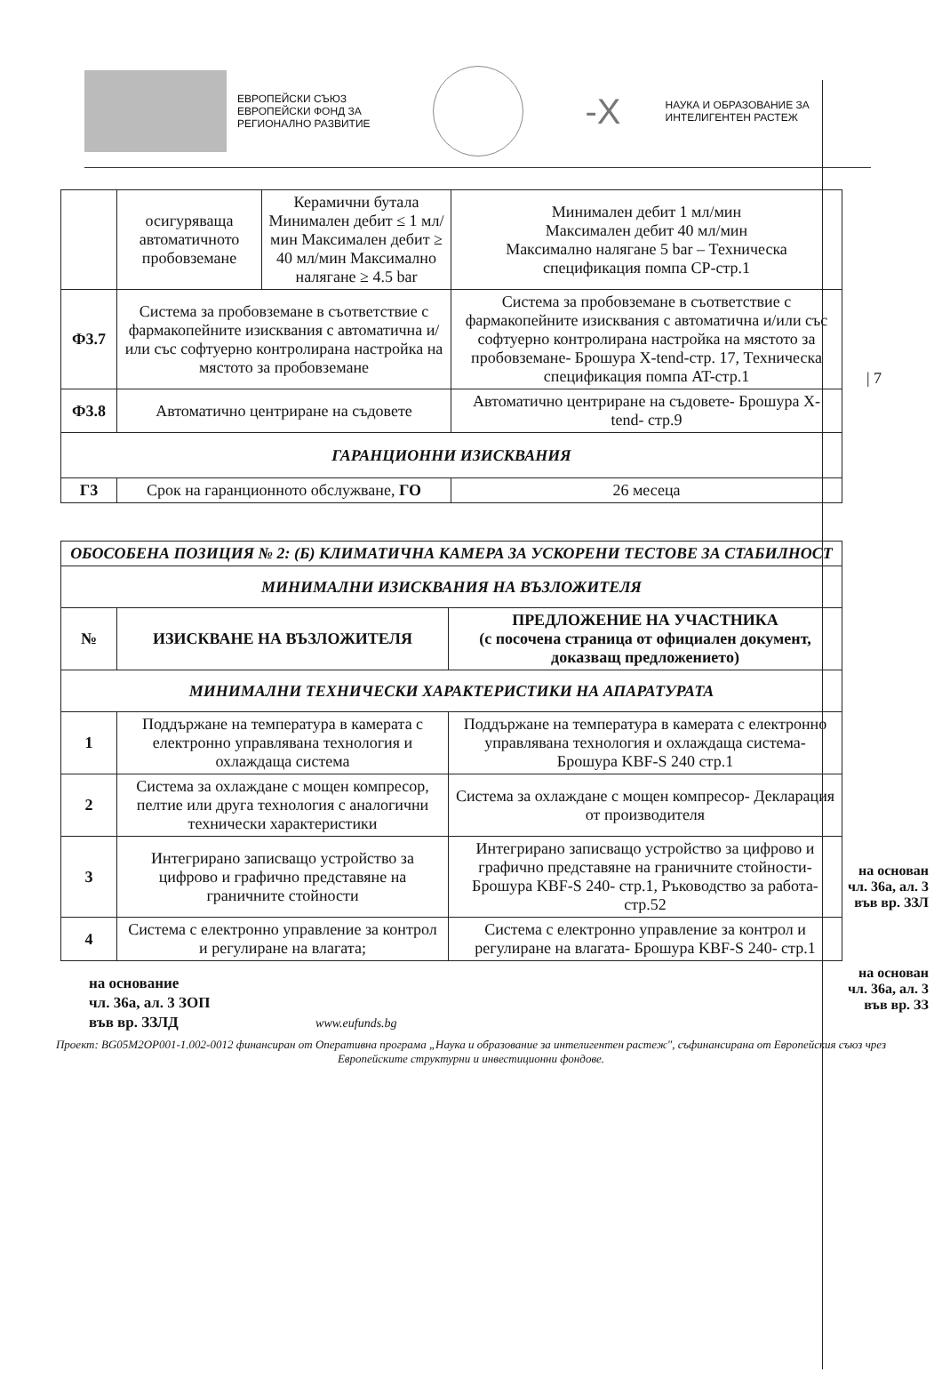ЕВРОПЕЙСКИ СЪЮЗ
ЕВРОПЕЙСКИ ФОНД ЗА
РЕГИОНАЛНО РАЗВИТИЕ
-X
НАУКА И ОБРАЗОВАНИЕ ЗА
ИНТЕЛИГЕНТЕН РАСТЕЖ
| 7
| | осигуряваща автоматичното пробовземане | Керамични бутала Минимален дебит ≤ 1 мл/мин Максимален дебит ≥ 40 мл/мин Максимално налягане ≥ 4.5 bar | Минимален дебит 1 мл/мин Максимален дебит 40 мл/мин Максимално налягане 5 bar – Техническа спецификация помпа СР-стр.1 |
| Ф3.7 | Система за пробовземане в съответствие с фармакопейните изисквания с автоматична и/или със софтуерно контролирана настройка на мястото за пробовземане | | Система за пробовземане в съответствие с фармакопейните изисквания с автоматична и/или със софтуерно контролирана настройка на мястото за пробовземане- Брошура X-tend-стр. 17, Техническа спецификация помпа AT-стр.1 |
| Ф3.8 | Автоматично центриране на съдовете | | Автоматично центриране на съдовете- Брошура X-tend- стр.9 |
| ГАРАНЦИОННИ ИЗИСКВАНИЯ | | | |
| Г3 | Срок на гаранционното обслужване, ГО | | 26 месеца |
| ОБОСОБЕНА ПОЗИЦИЯ № 2: (Б) КЛИМАТИЧНА КАМЕРА ЗА УСКОРЕНИ ТЕСТОВЕ ЗА СТАБИЛНОСТ | | |
| МИНИМАЛНИ ИЗИСКВАНИЯ НА ВЪЗЛОЖИТЕЛЯ | | |
| № | ИЗИСКВАНЕ НА ВЪЗЛОЖИТЕЛЯ | ПРЕДЛОЖЕНИЕ НА УЧАСТНИКА (с посочена страница от официален документ, доказващ предложението) |
| МИНИМАЛНИ ТЕХНИЧЕСКИ ХАРАКТЕРИСТИКИ НА АПАРАТУРАТА | | |
| 1 | Поддържане на температура в камерата с електронно управлявана технология и охлаждаща система | Поддържане на температура в камерата с електронно управлявана технология и охлаждаща система- Брошура KBF-S 240 стр.1 |
| 2 | Система за охлаждане с мощен компресор, пелтие или друга технология с аналогични технически характеристики | Система за охлаждане с мощен компресор- Декларация от производителя |
| 3 | Интегрирано записващо устройство за цифрово и графично представяне на граничните стойности | Интегрирано записващо устройство за цифрово и графично представяне на граничните стойности- Брошура KBF-S 240- стр.1, Ръководство за работа-стр.52 |
| 4 | Система с електронно управление за контрол и регулиране на влагата; | Система с електронно управление за контрол и регулиране на влагата- Брошура KBF-S 240- стр.1 |
на основан
чл. 36а, ал. 3
във вр. ЗЗЛ
на основан
чл. 36а, ал. 3
във вр. ЗЗ
на основание
чл. 36а, ал. 3 ЗОП
във вр. ЗЗЛД www.eufunds.bg
Проект: BG05M2OP001-1.002-0012 финансиран от Оперативна програма „Наука и образование за интелигентен растеж", съфинансирана от Европейския съюз чрез Европейските структурни и инвестиционни фондове.